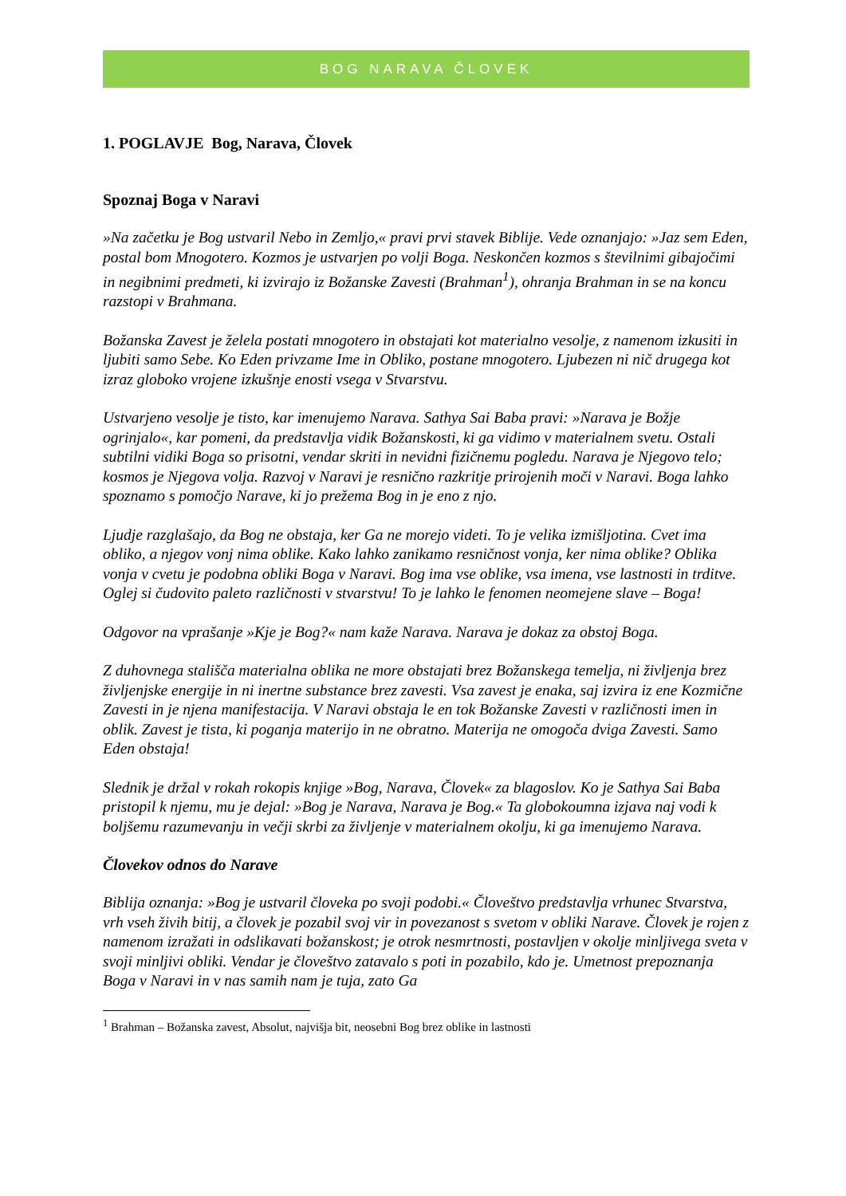BOG NARAVA ČLOVEK
1. POGLAVJE Bog, Narava, Človek
Spoznaj Boga v Naravi
»Na začetku je Bog ustvaril Nebo in Zemljo,« pravi prvi stavek Biblije. Vede oznanjajo: »Jaz sem Eden, postal bom Mnogotero. Kozmos je ustvarjen po volji Boga. Neskončen kozmos s številnimi gibajočimi in negibnimi predmeti, ki izvirajo iz Božanske Zavesti (Brahman<sup>1</sup>), ohranja Brahman in se na koncu razstopi v Brahmana.
Božanska Zavest je želela postati mnogotero in obstajati kot materialno vesolje, z namenom izkusiti in ljubiti samo Sebe. Ko Eden privzame Ime in Obliko, postane mnogotero. Ljubezen ni nič drugega kot izraz globoko vrojene izkušnje enosti vsega v Stvarstvu.
Ustvarjeno vesolje je tisto, kar imenujemo Narava. Sathya Sai Baba pravi: »Narava je Božje ogrinjalo«, kar pomeni, da predstavlja vidik Božanskosti, ki ga vidimo v materialnem svetu. Ostali subtilni vidiki Boga so prisotni, vendar skriti in nevidni fizičnemu pogledu. Narava je Njegovo telo; kosmos je Njegova volja. Razvoj v Naravi je resnično razkritje prirojenih moči v Naravi. Boga lahko spoznamo s pomočjo Narave, ki jo prežema Bog in je eno z njo.
Ljudje razglašajo, da Bog ne obstaja, ker Ga ne morejo videti. To je velika izmišljotina. Cvet ima obliko, a njegov vonj nima oblike. Kako lahko zanikamo resničnost vonja, ker nima oblike? Oblika vonja v cvetu je podobna obliki Boga v Naravi. Bog ima vse oblike, vsa imena, vse lastnosti in trditve. Oglej si čudovito paleto različnosti v stvarstvu! To je lahko le fenomen neomejene slave – Boga!
Odgovor na vprašanje »Kje je Bog?« nam kaže Narava. Narava je dokaz za obstoj Boga.
Z duhovnega stališča materialna oblika ne more obstajati brez Božanskega temelja, ni življenja brez življenjske energije in ni inertne substance brez zavesti. Vsa zavest je enaka, saj izvira iz ene Kozmične Zavesti in je njena manifestacija. V Naravi obstaja le en tok Božanske Zavesti v različnosti imen in oblik. Zavest je tista, ki poganja materijo in ne obratno. Materija ne omogoča dviga Zavesti. Samo Eden obstaja!
Slednik je držal v rokah rokopis knjige »Bog, Narava, Človek« za blagoslov. Ko je Sathya Sai Baba pristopil k njemu, mu je dejal: »Bog je Narava, Narava je Bog.« Ta globokoumna izjava naj vodi k boljšemu razumevanju in večji skrbi za življenje v materialnem okolju, ki ga imenujemo Narava.
Človekov odnos do Narave
Biblija oznanja: »Bog je ustvaril človeka po svoji podobi.« Človeštvo predstavlja vrhunec Stvarstva, vrh vseh živih bitij, a človek je pozabil svoj vir in povezanost s svetom v obliki Narave. Človek je rojen z namenom izražati in odslikavati božanskost; je otrok nesmrtnosti, postavljen v okolje minljivega sveta v svoji minljivi obliki. Vendar je človeštvo zatavalo s poti in pozabilo, kdo je. Umetnost prepoznanja Boga v Naravi in v nas samih nam je tuja, zato Ga
<sup>1</sup> Brahman – Božanska zavest, Absolut, najvišja bit, neosebni Bog brez oblike in lastnosti